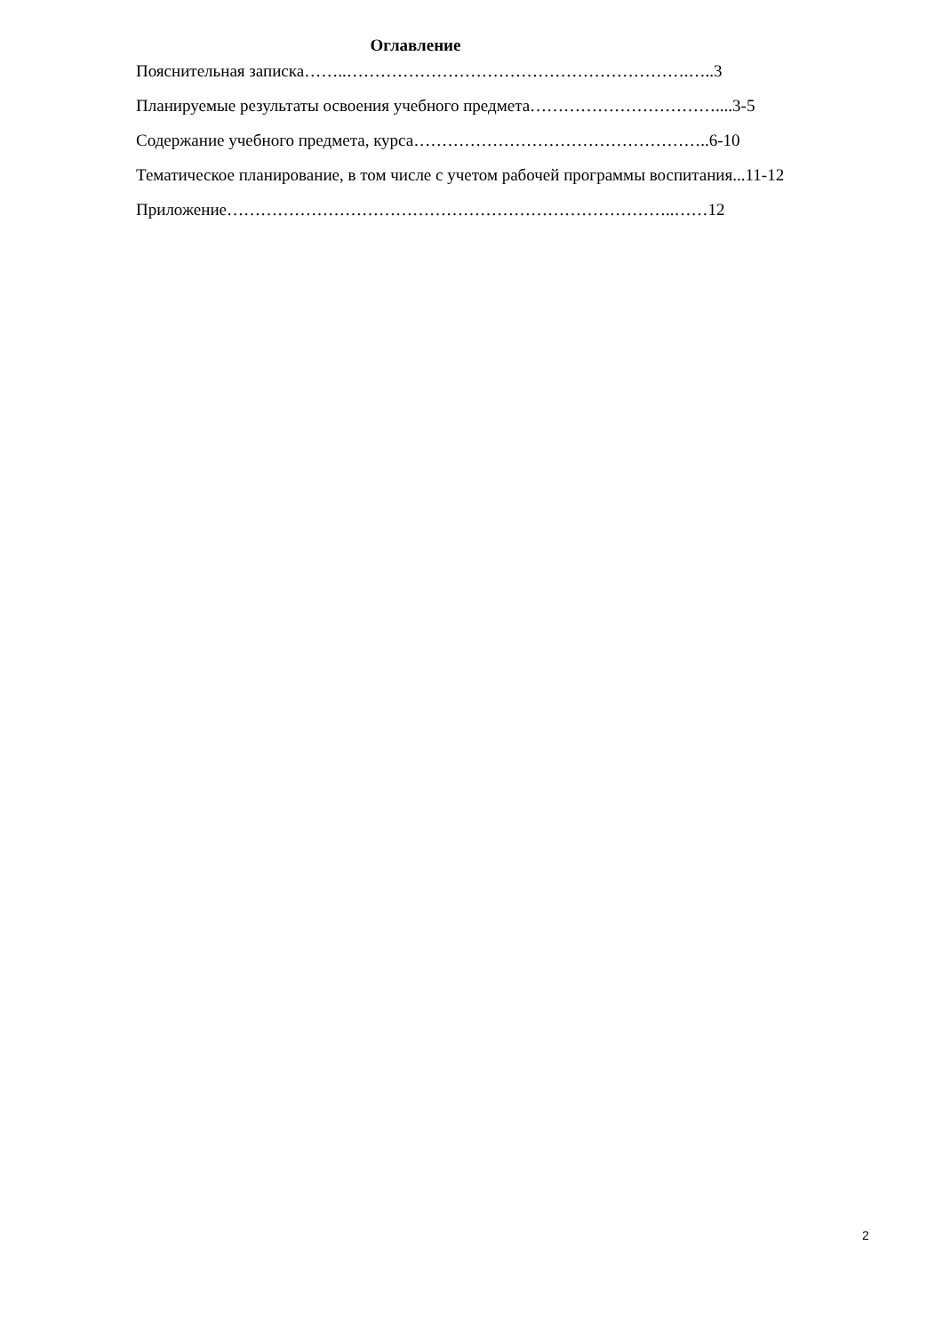Оглавление
Пояснительная записка……..…………………………………………………….…..3
Планируемые результаты освоения учебного предмета……………………………....3-5
Содержание учебного предмета, курса……………………………………………..6-10
Тематическое планирование, в том числе с учетом рабочей программы воспитания...11-12
Приложение……………………………………………………………………..……12
2